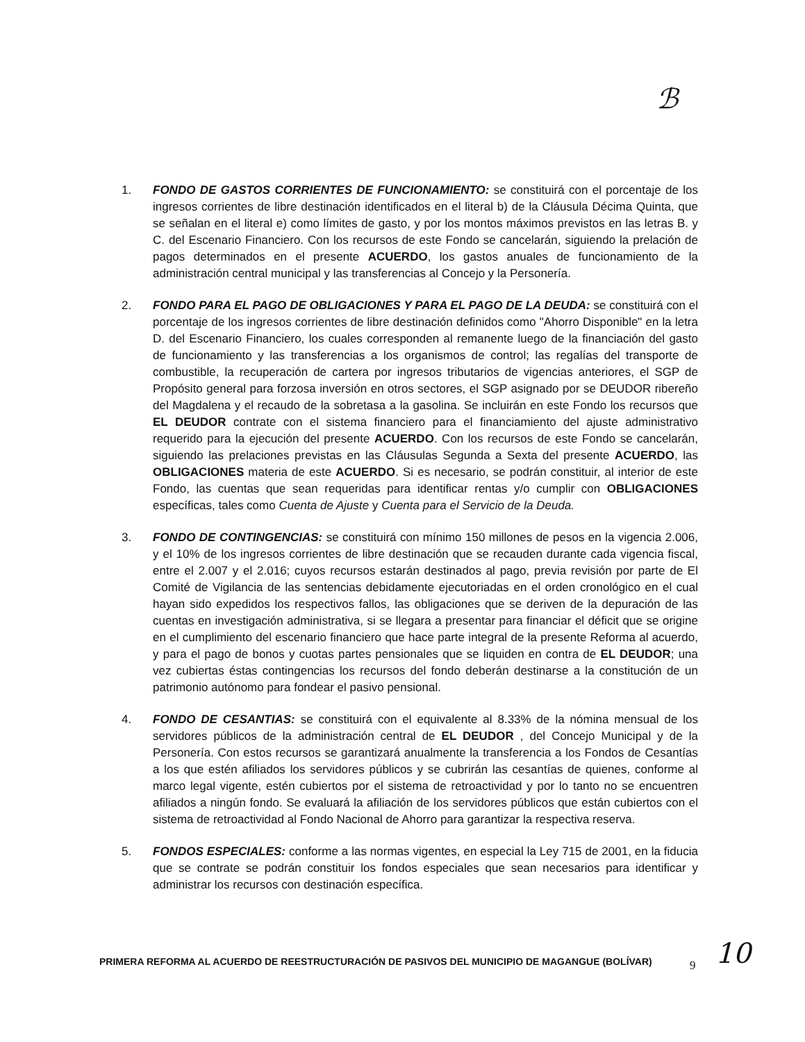ℬ
1. FONDO DE GASTOS CORRIENTES DE FUNCIONAMIENTO: se constituirá con el porcentaje de los ingresos corrientes de libre destinación identificados en el literal b) de la Cláusula Décima Quinta, que se señalan en el literal e) como límites de gasto, y por los montos máximos previstos en las letras B. y C. del Escenario Financiero. Con los recursos de este Fondo se cancelarán, siguiendo la prelación de pagos determinados en el presente ACUERDO, los gastos anuales de funcionamiento de la administración central municipal y las transferencias al Concejo y la Personería.
2. FONDO PARA EL PAGO DE OBLIGACIONES Y PARA EL PAGO DE LA DEUDA: se constituirá con el porcentaje de los ingresos corrientes de libre destinación definidos como "Ahorro Disponible" en la letra D. del Escenario Financiero, los cuales corresponden al remanente luego de la financiación del gasto de funcionamiento y las transferencias a los organismos de control; las regalías del transporte de combustible, la recuperación de cartera por ingresos tributarios de vigencias anteriores, el SGP de Propósito general para forzosa inversión en otros sectores, el SGP asignado por se DEUDOR ribereño del Magdalena y el recaudo de la sobretasa a la gasolina. Se incluirán en este Fondo los recursos que EL DEUDOR contrate con el sistema financiero para el financiamiento del ajuste administrativo requerido para la ejecución del presente ACUERDO. Con los recursos de este Fondo se cancelarán, siguiendo las prelaciones previstas en las Cláusulas Segunda a Sexta del presente ACUERDO, las OBLIGACIONES materia de este ACUERDO. Si es necesario, se podrán constituir, al interior de este Fondo, las cuentas que sean requeridas para identificar rentas y/o cumplir con OBLIGACIONES específicas, tales como Cuenta de Ajuste y Cuenta para el Servicio de la Deuda.
3. FONDO DE CONTINGENCIAS: se constituirá con mínimo 150 millones de pesos en la vigencia 2.006, y el 10% de los ingresos corrientes de libre destinación que se recauden durante cada vigencia fiscal, entre el 2.007 y el 2.016; cuyos recursos estarán destinados al pago, previa revisión por parte de El Comité de Vigilancia de las sentencias debidamente ejecutoriadas en el orden cronológico en el cual hayan sido expedidos los respectivos fallos, las obligaciones que se deriven de la depuración de las cuentas en investigación administrativa, si se llegara a presentar para financiar el déficit que se origine en el cumplimiento del escenario financiero que hace parte integral de la presente Reforma al acuerdo, y para el pago de bonos y cuotas partes pensionales que se liquiden en contra de EL DEUDOR; una vez cubiertas éstas contingencias los recursos del fondo deberán destinarse a la constitución de un patrimonio autónomo para fondear el pasivo pensional.
4. FONDO DE CESANTIAS: se constituirá con el equivalente al 8.33% de la nómina mensual de los servidores públicos de la administración central de EL DEUDOR , del Concejo Municipal y de la Personería. Con estos recursos se garantizará anualmente la transferencia a los Fondos de Cesantías a los que estén afiliados los servidores públicos y se cubrirán las cesantías de quienes, conforme al marco legal vigente, estén cubiertos por el sistema de retroactividad y por lo tanto no se encuentren afiliados a ningún fondo. Se evaluará la afiliación de los servidores públicos que están cubiertos con el sistema de retroactividad al Fondo Nacional de Ahorro para garantizar la respectiva reserva.
5. FONDOS ESPECIALES: conforme a las normas vigentes, en especial la Ley 715 de 2001, en la fiducia que se contrate se podrán constituir los fondos especiales que sean necesarios para identificar y administrar los recursos con destinación específica.
PRIMERA REFORMA AL ACUERDO DE REESTRUCTURACIÓN DE PASIVOS DEL MUNICIPIO DE MAGANGUE (BOLÍVAR) 9 10